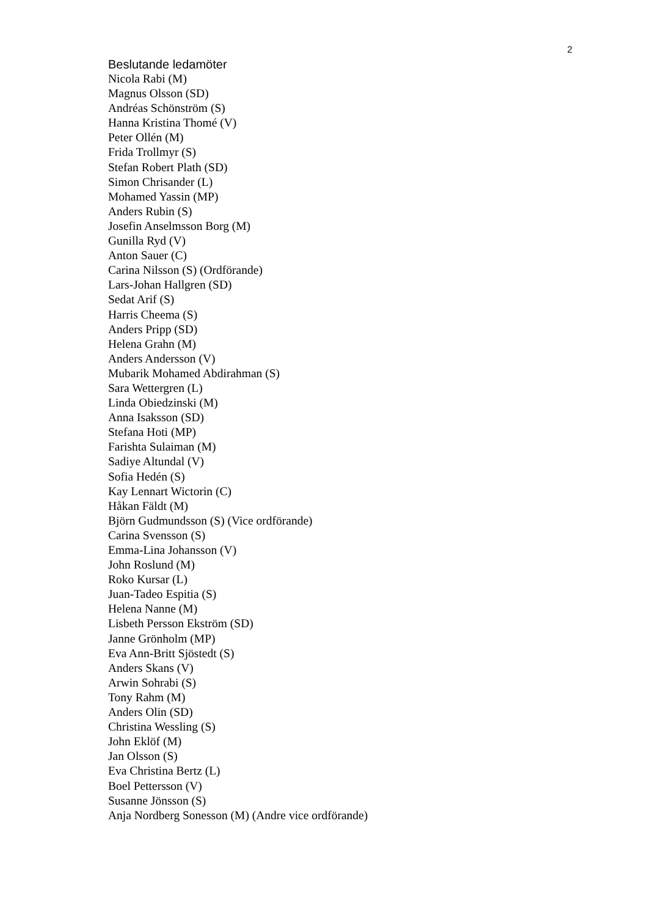2
Beslutande ledamöter
Nicola Rabi (M)
Magnus Olsson (SD)
Andréas Schönström (S)
Hanna Kristina Thomé (V)
Peter Ollén (M)
Frida Trollmyr (S)
Stefan Robert Plath (SD)
Simon Chrisander (L)
Mohamed Yassin (MP)
Anders Rubin (S)
Josefin Anselmsson Borg (M)
Gunilla Ryd (V)
Anton Sauer (C)
Carina Nilsson (S) (Ordförande)
Lars-Johan Hallgren (SD)
Sedat Arif (S)
Harris Cheema (S)
Anders Pripp (SD)
Helena Grahn (M)
Anders Andersson (V)
Mubarik Mohamed Abdirahman (S)
Sara Wettergren (L)
Linda Obiedzinski (M)
Anna Isaksson (SD)
Stefana Hoti (MP)
Farishta Sulaiman (M)
Sadiye Altundal (V)
Sofia Hedén (S)
Kay Lennart Wictorin (C)
Håkan Fäldt (M)
Björn Gudmundsson (S) (Vice ordförande)
Carina Svensson (S)
Emma-Lina Johansson (V)
John Roslund (M)
Roko Kursar (L)
Juan-Tadeo Espitia (S)
Helena Nanne (M)
Lisbeth Persson Ekström (SD)
Janne Grönholm (MP)
Eva Ann-Britt Sjöstedt (S)
Anders Skans (V)
Arwin Sohrabi (S)
Tony Rahm (M)
Anders Olin (SD)
Christina Wessling (S)
John Eklöf (M)
Jan Olsson (S)
Eva Christina Bertz (L)
Boel Pettersson (V)
Susanne Jönsson (S)
Anja Nordberg Sonesson (M) (Andre vice ordförande)